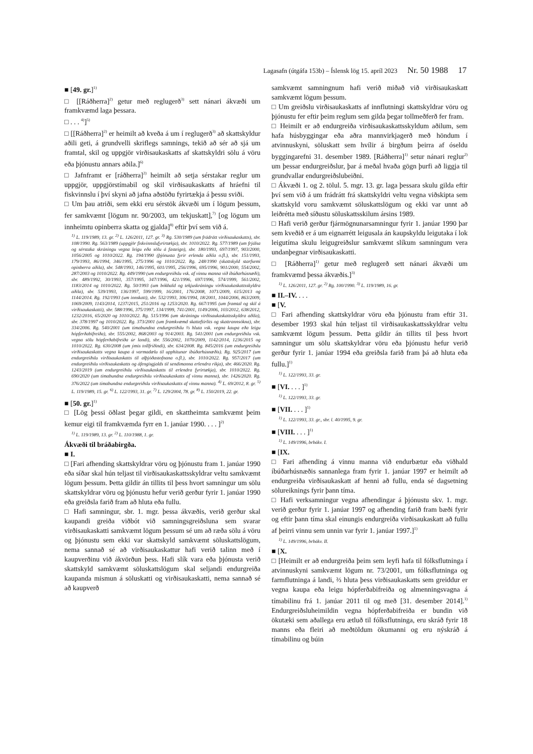Lagasafn (útgáfa 153b) – Íslensk lög 15. apríl 2023 Nr. 50 1988 17
■ [49. gr.]<sup>1)</sup>
□ [[Ráðherra]<sup>2)</sup> getur með reglugerð<sup>3)</sup> sett nánari ákvæði um framkvæmd laga þessara.
□ . . . <sup>4)</sup>]<sup>5)</sup>
□ [[Ráðherra]<sup>2)</sup> er heimilt að kveða á um í reglugerð<sup>3)</sup> að skattskyldur aðili geti, á grundvelli skriflegs samnings, tekið að sér að sjá um framtal, skil og uppgjör virðisaukaskatts af skattskyldri sölu á vöru eða þjónustu annars aðila.]<sup>6)</sup>
□ Jafnframt er [ráðherra]<sup>2)</sup> heimilt að setja sérstakar reglur um uppgjör, uppgjörstímabil og skil virðisaukaskatts af hráefni til fiskvinnslu í því skyni að jafna aðstöðu fyrirtækja á þessu sviði.
□ Um þau atriði, sem ekki eru sérstök ákvæði um í lögum þessum, fer samkvæmt [lögum nr. 90/2003, um tekjuskatt],<sup>7)</sup> [og lögum um innheimtu opinberra skatta og gjalda]<sup>8)</sup> eftir því sem við á.
<sup>1)</sup> L. 119/1989, 13. gr. <sup>2)</sup> L. 126/2011, 127. gr. <sup>3)</sup> Rg. 530/1989 (um frádrátt virðisaukaskatts), sbr. 108/1990. Rg. 563/1989 (uppgjör fiskvinnslufyrirtækja), sbr. 1010/2022. Rg. 577/1989 (um frjálsa og sérstaka skráningu vegna leigu eða sölu á fasteign), sbr. 180/1993, 697/1997, 903/2000, 1056/2005 og 1010/2022. Rg. 194/1990 (þjónusta fyrir erlenda aðila o.fl.), sbr. 151/1993, 179/1993, 86/1994, 346/1995, 275/1996 og 1010/2022. Rg. 248/1990 (skattskyld starfsemi opinberra aðila), sbr. 548/1993, 146/1995, 601/1995, 256/1996, 695/1996, 901/2000, 554/2002, 287/2003 og 1010/2022. Rg. 449/1990 (um endurgreiðslu vsk. af vinnu manna við íbúðarhúsnæði), sbr. 489/1992, 30/1993, 357/1995, 347/1996, 421/1996, 697/1996, 574/1999, 561/2002, 1183/2014 og 1010/2022. Rg. 50/1993 (um bókhald og tekjuskráningu virðisaukaskattsskyldra aðila), sbr. 539/1993, 136/1997, 599/1999, 16/2001, 176/2008, 1071/2009, 615/2013 og 1144/2014. Rg. 192/1993 (um innskatt), sbr. 532/1993, 306/1994, 18/2001, 1044/2006, 863/2009, 1069/2009, 1143/2014, 1237/2015, 251/2016 og 1253/2020. Rg. 667/1995 (um framtal og skil á virðisaukaskatti), sbr. 588/1996, 375/1997, 134/1999, 741/2001, 1149/2006, 103/2012, 638/2012, 1232/2016, 65/2020 og 1010/2022. Rg. 515/1996 (um skráningu virðisaukaskattsskyldra aðila), sbr. 378/1997 og 1010/2022. Rg. 373/2001 (um framkvæmd skatteftirlits og skattrannsókna), sbr. 334/2006. Rg. 540/2001 (um tímabundna endurgreiðslu ⅔ hluta vsk. vegna kaupa eða leigu hópferðabifreiða), sbr. 555/2002, 868/2003 og 914/2003. Rg. 541/2001 (um endurgreiðslu vsk. vegna sölu hópferðabifreiða úr landi), sbr. 556/2002, 1070/2009, 1142/2014, 1236/2015 og 1010/2022. Rg. 630/2008 (um ýmis tollfríðindi), sbr. 634/2008. Rg. 845/2016 (um endurgreiðslu virðisaukaskatts vegna kaupa á varmadælu til upphitunar íbúðarhúsnæðis). Rg. 925/2017 (um endurgreiðslu virðisaukaskatts til alþjóðastofnana o.fl.), sbr. 1010/2022. Rg. 957/2017 (um endurgreiðslu virðisaukaskatts og áfengisgjalds til sendimanna erlendra ríkja), sbr. 466/2020. Rg. 1243/2019 (um endurgreiðslu virðisaukaskatts til erlendra fyrirtækja), sbr. 1010/2022. Rg. 690/2020 (um tímabundna endurgreiðslu virðisaukaskatts af vinnu manna), sbr. 1426/2020. Rg. 376/2022 (um tímabundna endurgreiðslu virðisaukaskatts af vinnu manna). <sup>4)</sup> L. 69/2012, 8. gr. <sup>5)</sup> L. 119/1989, 15. gr. <sup>6)</sup> L. 122/1993, 31. gr. <sup>7)</sup> L. 129/2004, 78. gr. <sup>8)</sup> L. 150/2019, 22. gr.
■ [50. gr.]<sup>1)</sup>
□ [Lög þessi öðlast þegar gildi, en skattheimta samkvæmt þeim kemur eigi til framkvæmda fyrr en 1. janúar 1990. . . . ]<sup>2)</sup>
<sup>1)</sup> L. 119/1989, 13. gr. <sup>2)</sup> L. 110/1988, 1. gr.
Ákvæði til bráðabirgða.
■ I.
□ [Fari afhending skattskyldrar vöru og þjónustu fram 1. janúar 1990 eða síðar skal hún teljast til virðisaukaskattsskyldrar veltu samkvæmt lögum þessum. Þetta gildir án tillits til þess hvort samningur um sölu skattskyldrar vöru og þjónustu hefur verið gerður fyrir 1. janúar 1990 eða greiðsla farið fram að hluta eða fullu.
□ Hafi samningur, sbr. 1. mgr. þessa ákvæðis, verið gerður skal kaupandi greiða viðbót við samningsgreiðsluna sem svarar virðisaukaskatti samkvæmt lögum þessum sé um að ræða sölu á vöru og þjónustu sem ekki var skattskyld samkvæmt söluskattslögum, nema sannað sé að virðisaukaskattur hafi verið talinn með í kaupverðinu við ákvörðun þess. Hafi slík vara eða þjónusta verið skattskyld samkvæmt söluskattslögum skal seljandi endurgreiða kaupanda mismun á söluskatti og virðisaukaskatti, nema sannað sé að kaupverð
samkvæmt samningnum hafi verið miðað við virðisaukaskatt samkvæmt lögum þessum.
□ Um greiðslu virðisaukaskatts af innflutningi skattskyldrar vöru og þjónustu fer eftir þeim reglum sem gilda þegar tollmeðferð fer fram.
□ Heimilt er að endurgreiða virðisaukaskattsskyldum aðilum, sem hafa húsbyggingar eða aðra mannvirkjagerð með höndum í atvinnuskyni, söluskatt sem hvílir á birgðum þeirra af óseldu byggingarefni 31. desember 1989. [Ráðherra]<sup>1)</sup> setur nánari reglur<sup>2)</sup> um þessar endurgreiðslur, þar á meðal hvaða gögn þurfi að liggja til grundvallar endurgreiðslubeiðni.
□ Ákvæði 1. og 2. tölul. 5. mgr. 13. gr. laga þessara skulu gilda eftir því sem við á um frádrátt frá skattskyldri veltu vegna viðskipta sem skattskyld voru samkvæmt söluskattslögum og ekki var unnt að leiðrétta með síðustu söluskattsskilum ársins 1989.
□ Hafi verið gerður fjármögnunarsamningur fyrir 1. janúar 1990 þar sem kveðið er á um eignarrétt leigusala án kaupskyldu leigutaka í lok leigutíma skulu leigugreiðslur samkvæmt slíkum samningum vera undanþegnar virðisaukaskatti.
□ [Ráðherra]<sup>1)</sup> getur með reglugerð sett nánari ákvæði um framkvæmd þessa ákvæðis.]<sup>3)</sup>
<sup>1)</sup> L. 126/2011, 127. gr. <sup>2)</sup> Rg. 100/1990. <sup>3)</sup> L. 119/1989, 16. gr.
■ II.–IV. . . .
■ [V.
□ Fari afhending skattskyldrar vöru eða þjónustu fram eftir 31. desember 1993 skal hún teljast til virðisaukaskattsskyldrar veltu samkvæmt lögum þessum. Þetta gildir án tillits til þess hvort samningur um sölu skattskyldrar vöru eða þjónustu hefur verið gerður fyrir 1. janúar 1994 eða greiðsla farið fram þá að hluta eða fullu.]<sup>1)</sup>
<sup>1)</sup> L. 122/1993, 33. gr.
■ [VI. . . . ]<sup>1)</sup>
<sup>1)</sup> L. 122/1993, 33. gr.
■ [VII. . . . ]<sup>1)</sup>
<sup>1)</sup> L. 122/1993, 33. gr., sbr. l. 40/1995, 9. gr.
■ [VIII. . . . ]<sup>1)</sup>
<sup>1)</sup> L. 149/1996, brbákv. I.
■ [IX.
□ Fari afhending á vinnu manna við endurbætur eða viðhald íbúðarhúsnæðis sannanlega fram fyrir 1. janúar 1997 er heimilt að endurgreiða virðisaukaskatt af henni að fullu, enda sé dagsetning sölureiknings fyrir þann tíma.
□ Hafi verksamningur vegna afhendingar á þjónustu skv. 1. mgr. verið gerður fyrir 1. janúar 1997 og afhending farið fram bæði fyrir og eftir þann tíma skal einungis endurgreiða virðisaukaskatt að fullu af þeirri vinnu sem unnin var fyrir 1. janúar 1997.]<sup>1)</sup>
<sup>1)</sup> L. 149/1996, brbákv. II.
■ [X.
□ [Heimilt er að endurgreiða þeim sem leyfi hafa til fólksflutninga í atvinnuskyni samkvæmt lögum nr. 73/2001, um fólksflutninga og farmflutninga á landi, ⅔ hluta þess virðisaukaskatts sem greiddur er vegna kaupa eða leigu hópferðabifreiða og almenningsvagna á tímabilinu frá 1. janúar 2011 til og með [31. desember 2014].<sup>1)</sup> Endurgreiðsluheimildin vegna hópferðabifreiða er bundin við ökutæki sem aðallega eru ætluð til fólksflutninga, eru skráð fyrir 18 manns eða fleiri að meðtöldum ökumanni og eru nýskráð á tímabilinu og búin